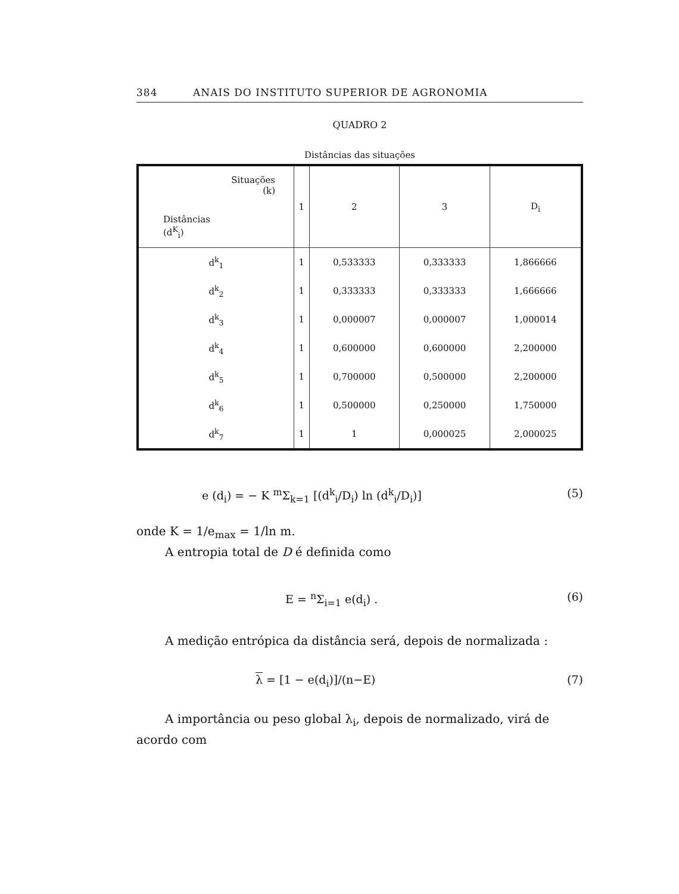384 ANAIS DO INSTITUTO SUPERIOR DE AGRONOMIA
QUADRO 2
Distâncias das situações
| Situações (k) Distâncias (d<sup>K</sup><sub>i</sub>) | 1 | 2 | 3 | D<sub>i</sub> |
| --- | --- | --- | --- | --- |
| d<sup>k</sup><sub>1</sub> | 1 | 0,533333 | 0,333333 | 1,866666 |
| d<sup>k</sup><sub>2</sub> | 1 | 0,333333 | 0,333333 | 1,666666 |
| d<sup>k</sup><sub>3</sub> | 1 | 0,000007 | 0,000007 | 1,000014 |
| d<sup>k</sup><sub>4</sub> | 1 | 0,600000 | 0,600000 | 2,200000 |
| d<sup>k</sup><sub>5</sub> | 1 | 0,700000 | 0,500000 | 2,200000 |
| d<sup>k</sup><sub>6</sub> | 1 | 0,500000 | 0,250000 | 1,750000 |
| d<sup>k</sup><sub>7</sub> | 1 | 1 | 0,000025 | 2,000025 |
e (d<sub>i</sub>) = − K <sup>m</sup>Σ<sub>k=1</sub> [(d<sup>k</sup><sub>i</sub>/D<sub>i</sub>) ln (d<sup>k</sup><sub>i</sub>/D<sub>i</sub>)] (5)
onde K = 1/e<sub>max</sub> = 1/ln m.
A entropia total de D é definida como
E = <sup>n</sup>Σ<sub>i=1</sub> e(d<sub>i</sub>) . (6)
A medição entrópica da distância será, depois de normalizada :
λ = [1 − e(d<sub>i</sub>)]/(n−E) (7)
A importância ou peso global λ<sub>i</sub>, depois de normalizado, virá de acordo com